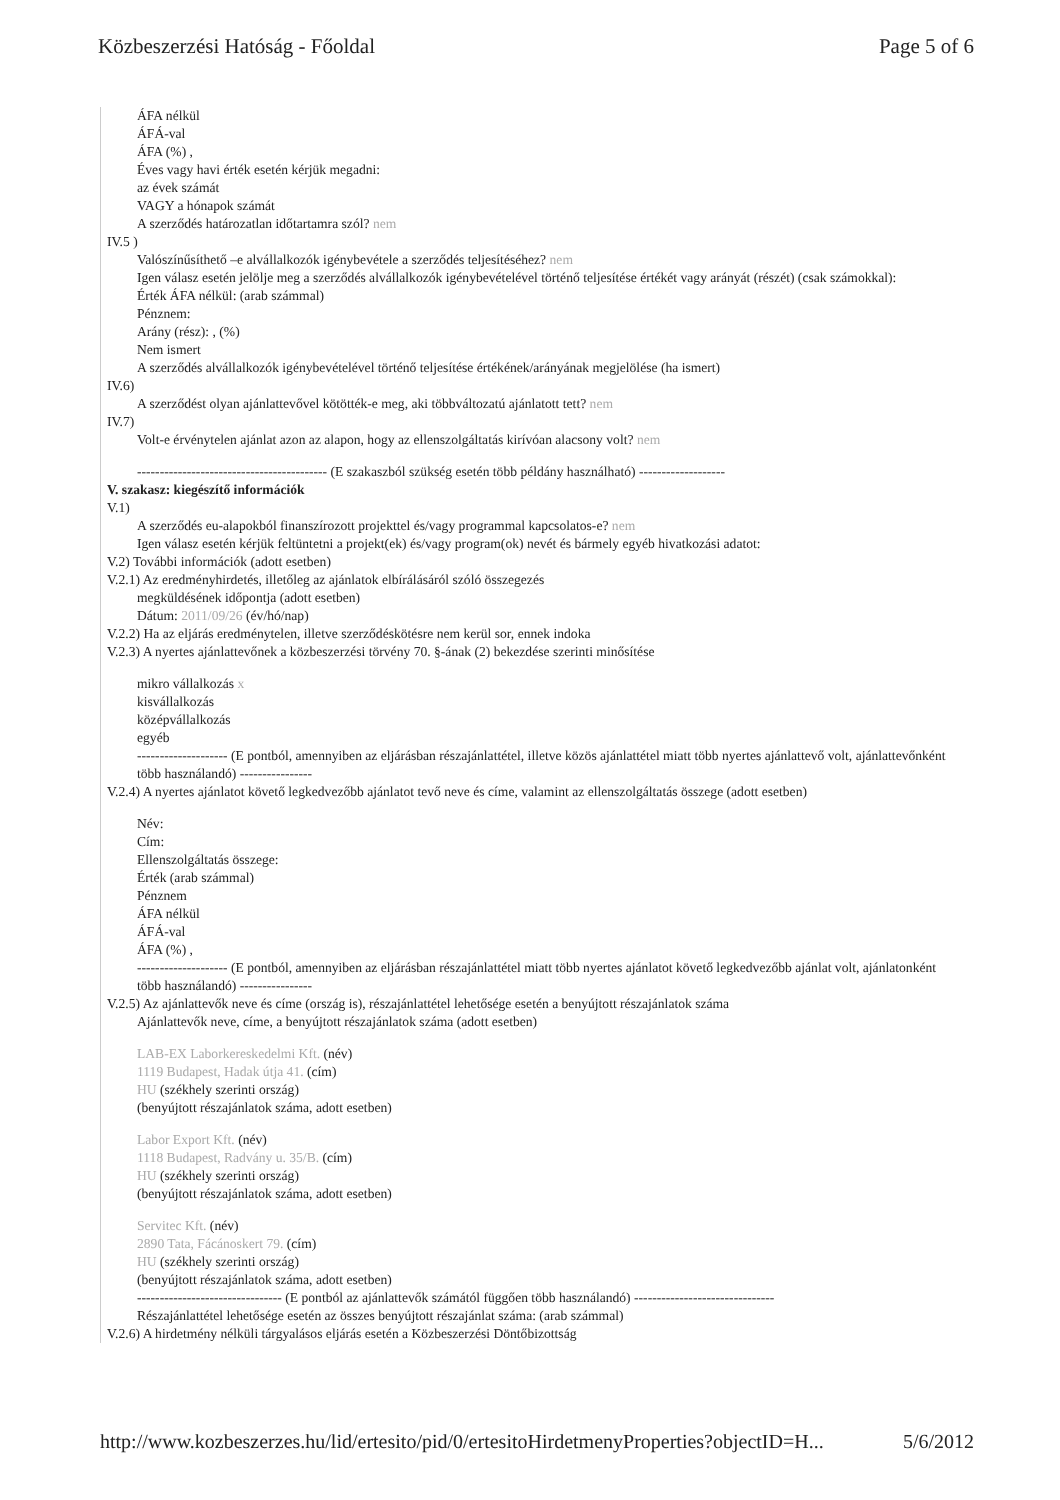Közbeszerzési Hatóság - Főoldal Page 5 of 6
ÁFA nélkül
ÁFÁ-val
ÁFA (%) ,
Éves vagy havi érték esetén kérjük megadni:
az évek számát
VAGY a hónapok számát
A szerződés határozatlan időtartamra szól? nem
IV.5 )
Valószínűsíthető –e alvállalkozók igénybevétele a szerződés teljesítéséhez? nem
Igen válasz esetén jelölje meg a szerződés alvállalkozók igénybevételével történő teljesítése értékét vagy arányát (részét) (csak számokkal):
Érték ÁFA nélkül: (arab számmal)
Pénznem:
Arány (rész): , (%)
Nem ismert
A szerződés alvállalkozók igénybevételével történő teljesítése értékének/arányának megjelölése (ha ismert)
IV.6)
A szerződést olyan ajánlattevővel kötötték-e meg, aki többváltozatú ajánlatott tett? nem
IV.7)
Volt-e érvénytelen ajánlat azon az alapon, hogy az ellenszolgáltatás kirívóan alacsony volt? nem
------------------------------------------ (E szakaszból szükség esetén több példány használható) -------------------
V. szakasz: kiegészítő információk
V.1)
A szerződés eu-alapokból finanszírozott projekttel és/vagy programmal kapcsolatos-e? nem
Igen válasz esetén kérjük feltüntetni a projekt(ek) és/vagy program(ok) nevét és bármely egyéb hivatkozási adatot:
V.2) További információk (adott esetben)
V.2.1) Az eredményhirdetés, illetőleg az ajánlatok elbírálásáról szóló összegezés
megküldésének időpontja (adott esetben)
Dátum: 2011/09/26 (év/hó/nap)
V.2.2) Ha az eljárás eredménytelen, illetve szerződéskötésre nem kerül sor, ennek indoka
V.2.3) A nyertes ajánlattevőnek a közbeszerzési törvény 70. §-ának (2) bekezdése szerinti minősítése
mikro vállalkozás x
kisvállalkozás
középvállalkozás
egyéb
-------------------- (E pontból, amennyiben az eljárásban részajánlattétel, illetve közös ajánlattétel miatt több nyertes ajánlattevő volt, ajánlattevőnként több használandó) ----------------
V.2.4) A nyertes ajánlatot követő legkedvezőbb ajánlatot tevő neve és címe, valamint az ellenszolgáltatás összege (adott esetben)
Név:
Cím:
Ellenszolgáltatás összege:
Érték (arab számmal)
Pénznem
ÁFA nélkül
ÁFÁ-val
ÁFA (%) ,
-------------------- (E pontból, amennyiben az eljárásban részajánlattétel miatt több nyertes ajánlatot követő legkedvezőbb ajánlat volt, ajánlatonként több használandó) ----------------
V.2.5) Az ajánlattevők neve és címe (ország is), részajánlattétel lehetősége esetén a benyújtott részajánlatok száma
Ajánlattevők neve, címe, a benyújtott részajánlatok száma (adott esetben)
LAB-EX Laborkereskedelmi Kft. (név)
1119 Budapest, Hadak útja 41. (cím)
HU (székhely szerinti ország)
(benyújtott részajánlatok száma, adott esetben)
Labor Export Kft. (név)
1118 Budapest, Radvány u. 35/B. (cím)
HU (székhely szerinti ország)
(benyújtott részajánlatok száma, adott esetben)
Servitec Kft. (név)
2890 Tata, Fácánoskert 79. (cím)
HU (székhely szerinti ország)
(benyújtott részajánlatok száma, adott esetben)
-------------------------------- (E pontból az ajánlattevők számától függően több használandó) -------------------------------
Részajánlattétel lehetősége esetén az összes benyújtott részajánlat száma: (arab számmal)
V.2.6) A hirdetmény nélküli tárgyalásos eljárás esetén a Közbeszerzési Döntőbizottság
http://www.kozbeszerzes.hu/lid/ertesito/pid/0/ertesitoHirdetmenyProperties?objectID=H... 5/6/2012